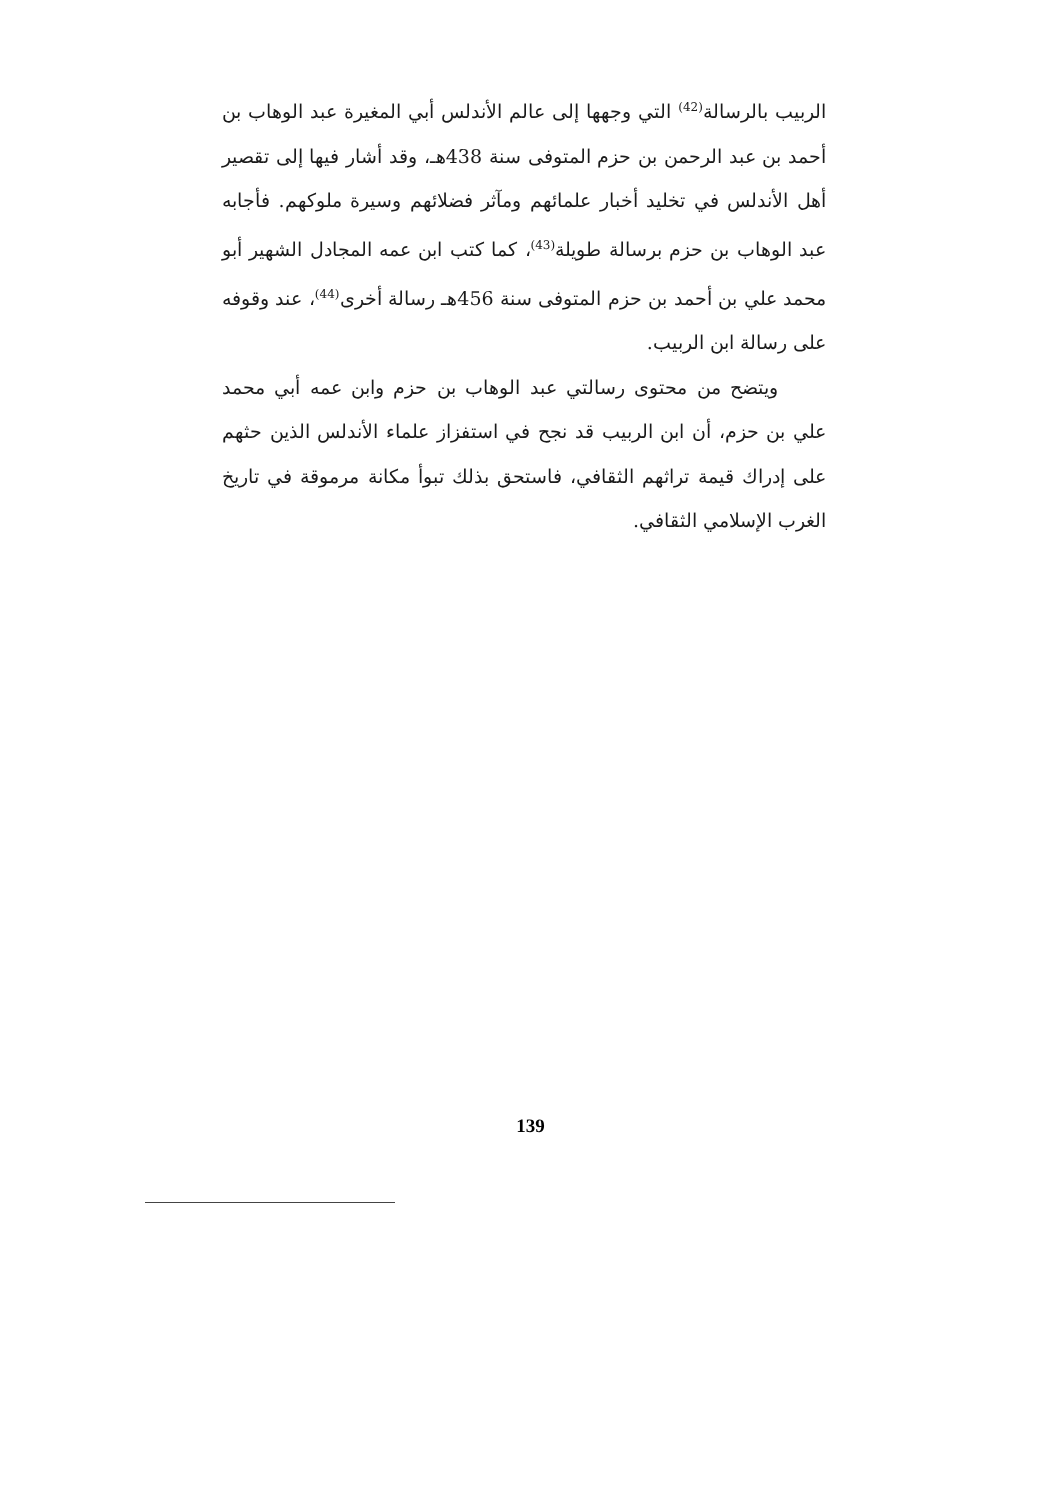الربيب بالرسالة<sup>(42)</sup> التي وجهها إلى عالم الأندلس أبي المغيرة عبد الوهاب بن أحمد بن عبد الرحمن بن حزم المتوفى سنة 438هـ، وقد أشار فيها إلى تقصير أهل الأندلس في تخليد أخبار علمائهم ومآثر فضلائهم وسيرة ملوكهم. فأجابه عبد الوهاب بن حزم برسالة طويلة<sup>(43)</sup>، كما كتب ابن عمه المجادل الشهير أبو محمد علي بن أحمد بن حزم المتوفى سنة 456هـ رسالة أخرى<sup>(44)</sup>، عند وقوفه على رسالة ابن الربيب.
ويتضح من محتوى رسالتي عبد الوهاب بن حزم وابن عمه أبي محمد علي بن حزم، أن ابن الربيب قد نجح في استفزاز علماء الأندلس الذين حثهم على إدراك قيمة تراثهم الثقافي، فاستحق بذلك تبوأ مكانة مرموقة في تاريخ الغرب الإسلامي الثقافي.
139